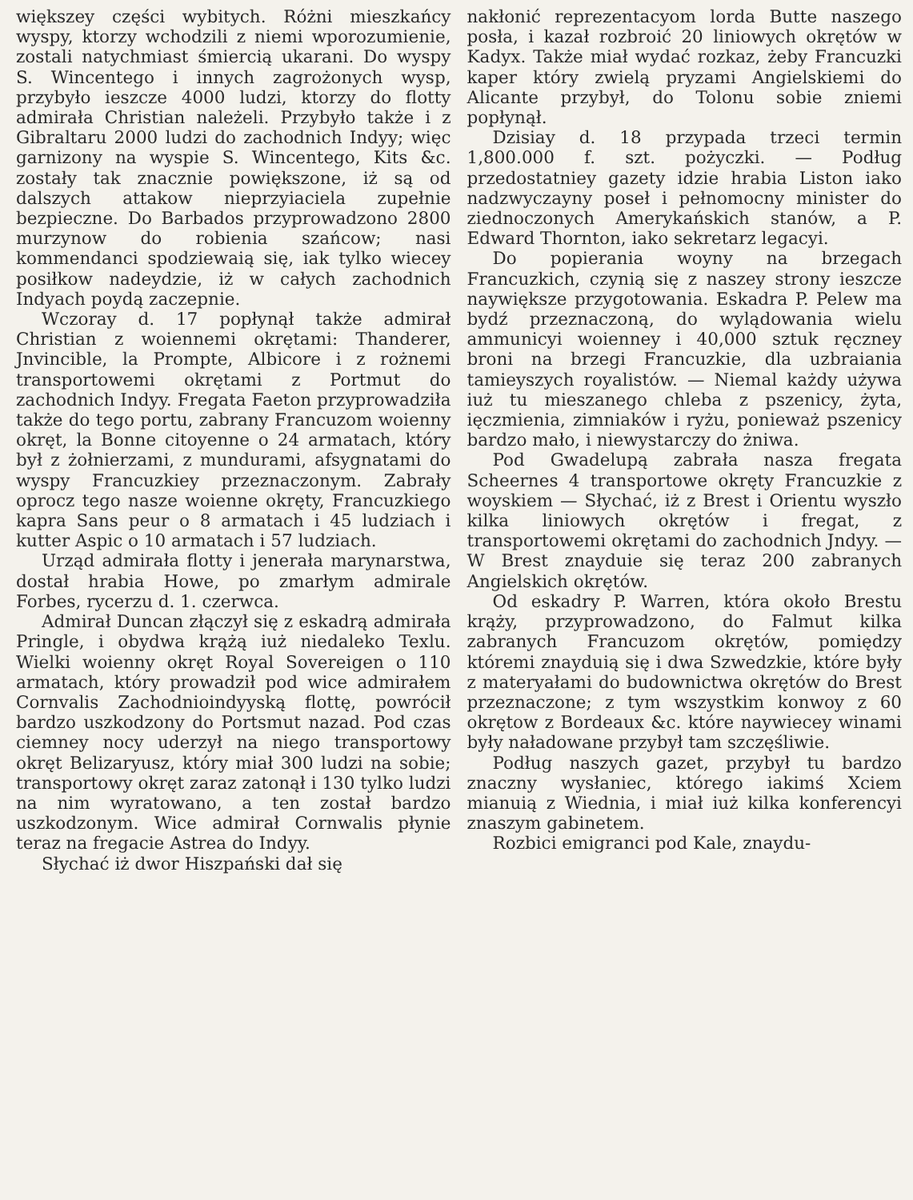większey części wybitych. Różni mieszkańcy wyspy, ktorzy wchodzili z niemi wporozumienie, zostali natychmiast śmiercią ukarani. Do wyspy S. Wincentego i innych zagrożonych wysp, przybyło ieszcze 4000 ludzi, ktorzy do flotty admirała Christian należeli. Przybyło także i z Gibraltaru 2000 ludzi do zachodnich Indyy; więc garnizony na wyspie S. Wincentego, Kits &c. zostały tak znacznie powiększone, iż są od dalszych attakow nieprzyiaciela zupełnie bezpieczne. Do Barbados przyprowadzono 2800 murzynow do robienia szańcow; nasi kommendanci spodziewaią się, iak tylko wiecey posiłkow nadeydzie, iż w całych zachodnich Indyach poydą zaczepnie.
Wczoray d. 17 popłynął także admirał Christian z woiennemi okrętami: Thanderer, Jnvincible, la Prompte, Albicore i z rożnemi transportowemi okrętami z Portmut do zachodnich Indyy. Fregata Faeton przyprowadziła także do tego portu, zabrany Francuzom woienny okręt, la Bonne citoyenne o 24 armatach, który był z żołnierzami, z mundurami, afsygnatami do wyspy Francuzkiey przeznaczonym. Zabrały oprocz tego nasze woienne okręty, Francuzkiego kapra Sans peur o 8 armatach i 45 ludziach i kutter Aspic o 10 armatach i 57 ludziach.
Urząd admirała flotty i jenerała marynarstwa, dostał hrabia Howe, po zmarłym admirale Forbes, rycerzu d. 1. czerwca.
Admirał Duncan złączył się z eskadrą admirała Pringle, i obydwa krążą iuż niedaleko Texlu. Wielki woienny okręt Royal Sovereigen o 110 armatach, który prowadził pod wice admirałem Cornvalis Zachodnioindyyską flottę, powrócił bardzo uszkodzony do Portsmut nazad. Pod czas ciemney nocy uderzył na niego transportowy okręt Belizaryusz, który miał 300 ludzi na sobie; transportowy okręt zaraz zatonął i 130 tylko ludzi na nim wyratowano, a ten został bardzo uszkodzonym. Wice admirał Cornwalis płynie teraz na fregacie Astrea do Indyy.
Słychać iż dwor Hiszpański dał się
nakłonić reprezentacyom lorda Butte naszego posła, i kazał rozbroić 20 liniowych okrętów w Kadyx. Także miał wydać rozkaz, żeby Francuzki kaper który zwielą pryzami Angielskiemi do Alicante przybył, do Tolonu sobie zniemi popłynął.
Dzisiay d. 18 przypada trzeci termin 1,800.000 f. szt. pożyczki. — Podług przedostatniey gazety idzie hrabia Liston iako nadzwyczayny poseł i pełnomocny minister do ziednoczonych Amerykańskich stanów, a P. Edward Thornton, iako sekretarz legacyi.
Do popierania woyny na brzegach Francuzkich, czynią się z naszey strony ieszcze naywiększe przygotowania. Eskadra P. Pelew ma bydź przeznaczoną, do wylądowania wielu ammunicyi woienney i 40,000 sztuk ręczney broni na brzegi Francuzkie, dla uzbraiania tamieyszych royalistów. — Niemal każdy używa iuż tu mieszanego chleba z pszenicy, żyta, ięczmienia, zimniaków i ryżu, ponieważ pszenicy bardzo mało, i niewystarczy do żniwa.
Pod Gwadelupą zabrała nasza fregata Scheernes 4 transportowe okręty Francuzkie z woyskiem — Słychać, iż z Brest i Orientu wyszło kilka liniowych okrętów i fregat, z transportowemi okrętami do zachodnich Jndyy. — W Brest znayduie się teraz 200 zabranych Angielskich okrętów.
Od eskadry P. Warren, która około Brestu krąży, przyprowadzono, do Falmut kilka zabranych Francuzom okrętów, pomiędzy któremi znayduią się i dwa Szwedzkie, które były z materyałami do budownictwa okrętów do Brest przeznaczone; z tym wszystkim konwoy z 60 okrętow z Bordeaux &c. które naywiecey winami były naładowane przybył tam szczęśliwie.
Podług naszych gazet, przybył tu bardzo znaczny wysłaniec, którego iakimś Xciem mianuią z Wiednia, i miał iuż kilka konferencyi znaszym gabinetem.
Rozbici emigranci pod Kale, znaydu-